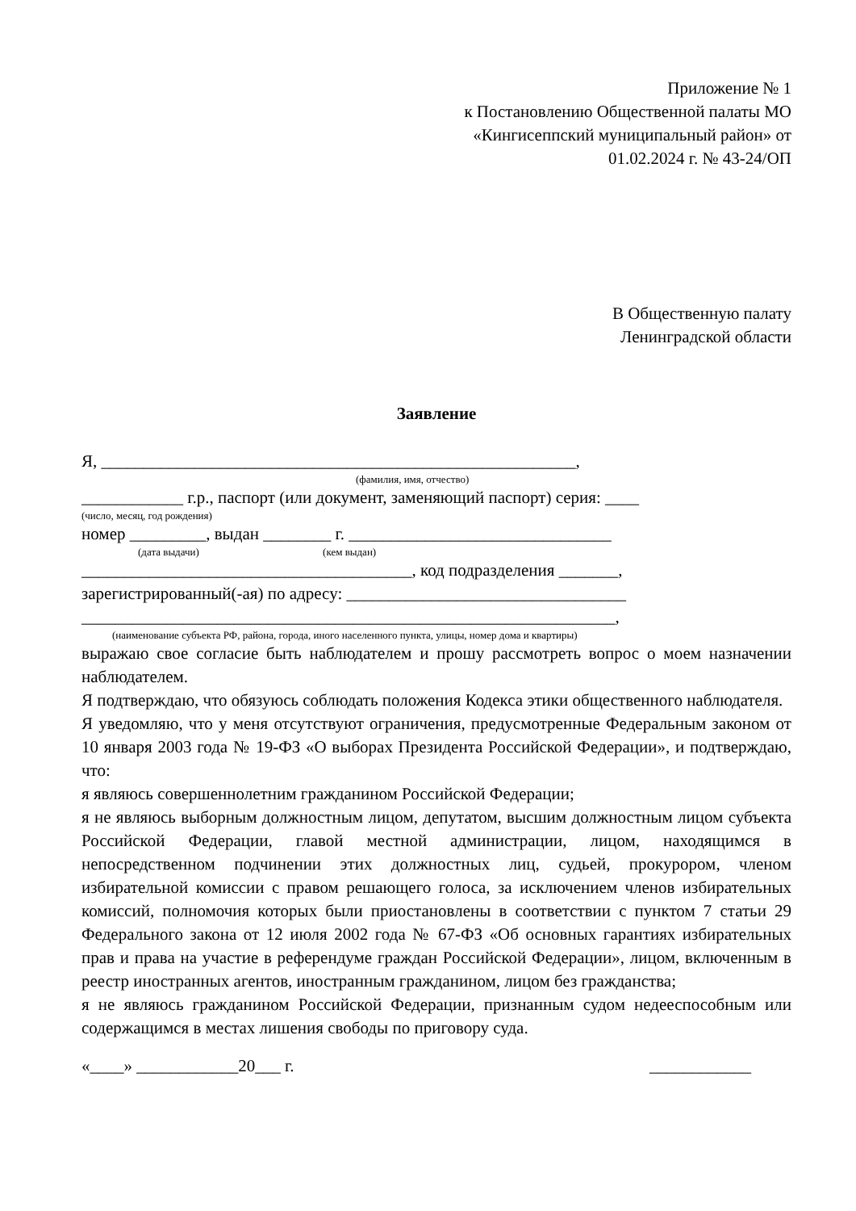Приложение № 1
к Постановлению Общественной палаты МО
«Кингисеппский муниципальный район» от
01.02.2024 г. № 43-24/ОП
В Общественную палату
Ленинградской области
Заявление
Я, ________________________________________________________,
(фамилия, имя, отчество)
____________ г.р., паспорт (или документ, заменяющий паспорт) серия: ____
(число, месяц, год рождения)
номер _________, выдан ________ г. _______________________________
(дата выдачи) (кем выдан)
_______________________________________, код подразделения _______,
зарегистрированный(-ая) по адресу: _________________________________
_______________________________________________________________,
(наименование субъекта РФ, района, города, иного населенного пункта, улицы, номер дома и квартиры)
выражаю свое согласие быть наблюдателем и прошу рассмотреть вопрос о моем назначении наблюдателем.
Я подтверждаю, что обязуюсь соблюдать положения Кодекса этики общественного наблюдателя.
Я уведомляю, что у меня отсутствуют ограничения, предусмотренные Федеральным законом от 10 января 2003 года № 19-ФЗ «О выборах Президента Российской Федерации», и подтверждаю, что:
я являюсь совершеннолетним гражданином Российской Федерации;
я не являюсь выборным должностным лицом, депутатом, высшим должностным лицом субъекта Российской Федерации, главой местной администрации, лицом, находящимся в непосредственном подчинении этих должностных лиц, судьей, прокурором, членом избирательной комиссии с правом решающего голоса, за исключением членов избирательных комиссий, полномочия которых были приостановлены в соответствии с пунктом 7 статьи 29 Федерального закона от 12 июля 2002 года № 67-ФЗ «Об основных гарантиях избирательных прав и права на участие в референдуме граждан Российской Федерации», лицом, включенным в реестр иностранных агентов, иностранным гражданином, лицом без гражданства;
я не являюсь гражданином Российской Федерации, признанным судом недееспособным или содержащимся в местах лишения свободы по приговору суда.
«____» ____________20___ г. ____________